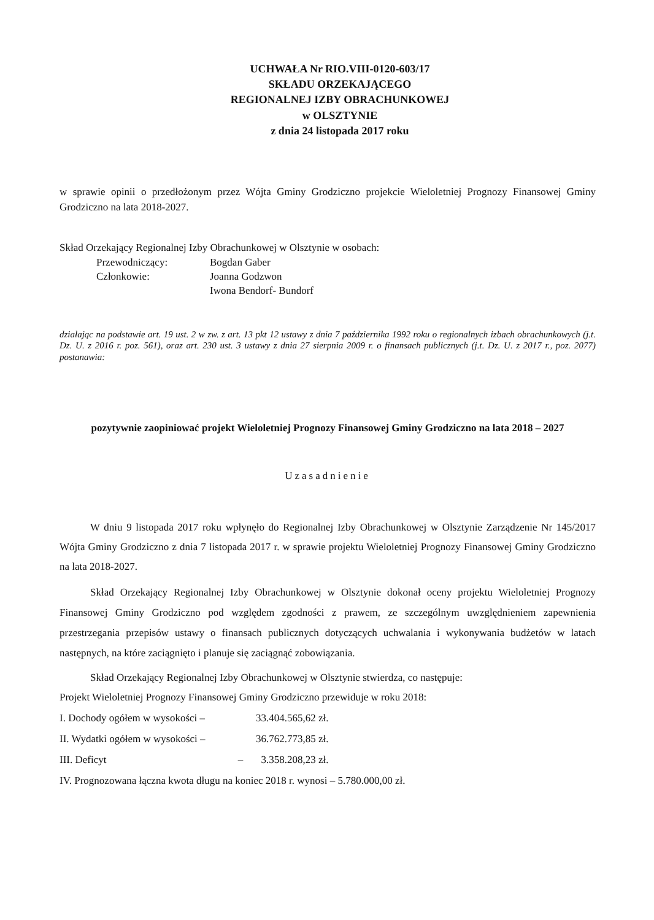UCHWAŁA Nr RIO.VIII-0120-603/17
SKŁADU ORZEKAJĄCEGO
REGIONALNEJ IZBY OBRACHUNKOWEJ
w OLSZTYNIE
z dnia 24 listopada 2017 roku
w sprawie opinii o przedłożonym przez Wójta Gminy Grodziczno projekcie Wieloletniej Prognozy Finansowej Gminy Grodziczno na lata 2018-2027.
Skład Orzekający Regionalnej Izby Obrachunkowej w Olsztynie w osobach:
| Przewodniczący: | Bogdan Gaber |
| Członkowie: | Joanna Godzwon |
| | Iwona Bendorf- Bundorf |
działając na podstawie art. 19 ust. 2 w zw. z art. 13 pkt 12 ustawy z dnia 7 października 1992 roku o regionalnych izbach obrachunkowych (j.t. Dz. U. z 2016 r. poz. 561), oraz art. 230 ust. 3 ustawy z dnia 27 sierpnia 2009 r. o finansach publicznych (j.t. Dz. U. z 2017 r., poz. 2077) postanawia:
pozytywnie zaopiniować projekt Wieloletniej Prognozy Finansowej Gminy Grodziczno na lata 2018 – 2027
Uzasadnienie
W dniu 9 listopada 2017 roku wpłynęło do Regionalnej Izby Obrachunkowej w Olsztynie Zarządzenie Nr 145/2017 Wójta Gminy Grodziczno z dnia 7 listopada 2017 r. w sprawie projektu Wieloletniej Prognozy Finansowej Gminy Grodziczno na lata 2018-2027.
Skład Orzekający Regionalnej Izby Obrachunkowej w Olsztynie dokonał oceny projektu Wieloletniej Prognozy Finansowej Gminy Grodziczno pod względem zgodności z prawem, ze szczególnym uwzględnieniem zapewnienia przestrzegania przepisów ustawy o finansach publicznych dotyczących uchwalania i wykonywania budżetów w latach następnych, na które zaciągnięto i planuje się zaciągnąć zobowiązania.
Skład Orzekający Regionalnej Izby Obrachunkowej w Olsztynie stwierdza, co następuje:
Projekt Wieloletniej Prognozy Finansowej Gminy Grodziczno przewiduje w roku 2018:
| I. Dochody ogółem w wysokości – | 33.404.565,62 zł. |
| II. Wydatki ogółem w wysokości – | 36.762.773,85 zł. |
| III. Deficyt – | 3.358.208,23 zł. |
IV. Prognozowana łączna kwota długu na koniec 2018 r. wynosi – 5.780.000,00 zł.